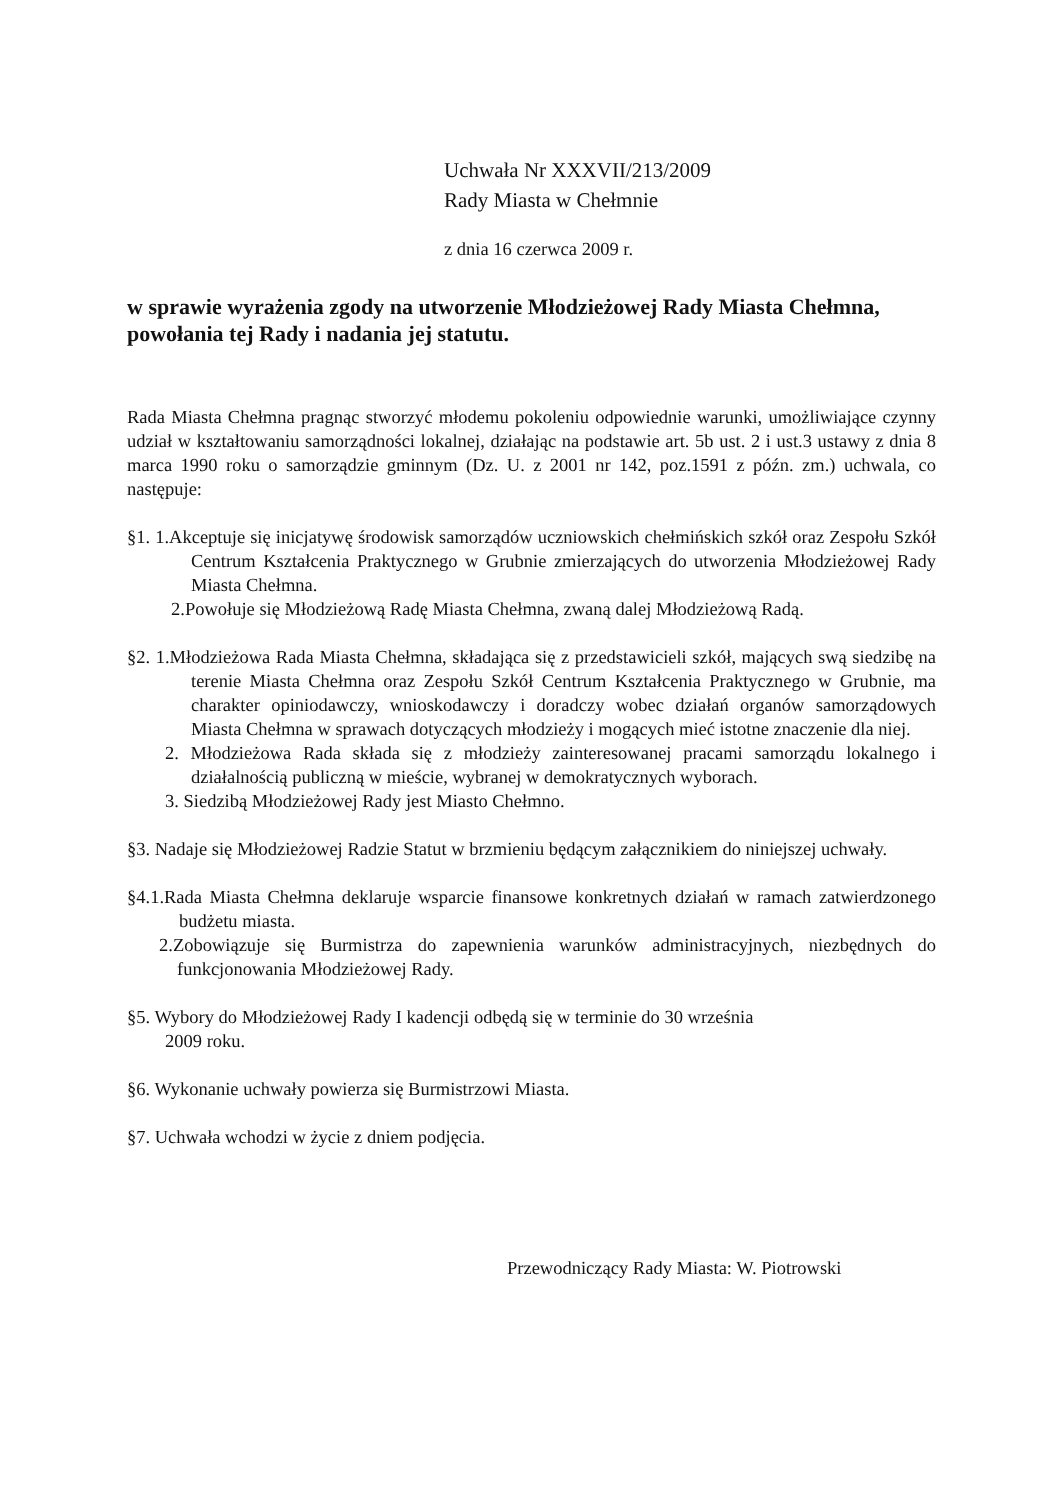Uchwała Nr XXXVII/213/2009
Rady Miasta w Chełmnie
z dnia 16 czerwca 2009 r.
w sprawie wyrażenia zgody na utworzenie Młodzieżowej Rady Miasta Chełmna, powołania tej Rady i nadania jej statutu.
Rada Miasta Chełmna pragnąc stworzyć młodemu pokoleniu odpowiednie warunki, umożliwiające czynny udział w kształtowaniu samorządności lokalnej, działając na podstawie art. 5b ust. 2 i ust.3 ustawy z dnia 8 marca 1990 roku o samorządzie gminnym (Dz. U. z 2001 nr 142, poz.1591 z późn. zm.) uchwala, co następuje:
§1. 1.Akceptuje się inicjatywę środowisk samorządów uczniowskich chełmińskich szkół oraz Zespołu Szkół Centrum Kształcenia Praktycznego w Grubnie zmierzających do utworzenia Młodzieżowej Rady Miasta Chełmna.
2.Powołuje się Młodzieżową Radę Miasta Chełmna, zwaną dalej Młodzieżową Radą.
§2. 1.Młodzieżowa Rada Miasta Chełmna, składająca się z przedstawicieli szkół, mających swą siedzibę na terenie Miasta Chełmna oraz Zespołu Szkół Centrum Kształcenia Praktycznego w Grubnie, ma charakter opiniodawczy, wnioskodawczy i doradczy wobec działań organów samorządowych Miasta Chełmna w sprawach dotyczących młodzieży i mogących mieć istotne znaczenie dla niej.
2. Młodzieżowa Rada składa się z młodzieży zainteresowanej pracami samorządu lokalnego i działalnością publiczną w mieście, wybranej w demokratycznych wyborach.
3. Siedzibą Młodzieżowej Rady jest Miasto Chełmno.
§3. Nadaje się Młodzieżowej Radzie Statut w brzmieniu będącym załącznikiem do niniejszej uchwały.
§4.1.Rada Miasta Chełmna deklaruje wsparcie finansowe konkretnych działań w ramach zatwierdzonego budżetu miasta.
2.Zobowiązuje się Burmistrza do zapewnienia warunków administracyjnych, niezbędnych do funkcjonowania Młodzieżowej Rady.
§5. Wybory do Młodzieżowej Rady I kadencji odbędą się w terminie do 30 września
2009 roku.
§6. Wykonanie uchwały powierza się Burmistrzowi Miasta.
§7. Uchwała wchodzi w życie z dniem podjęcia.
Przewodniczący Rady Miasta: W. Piotrowski